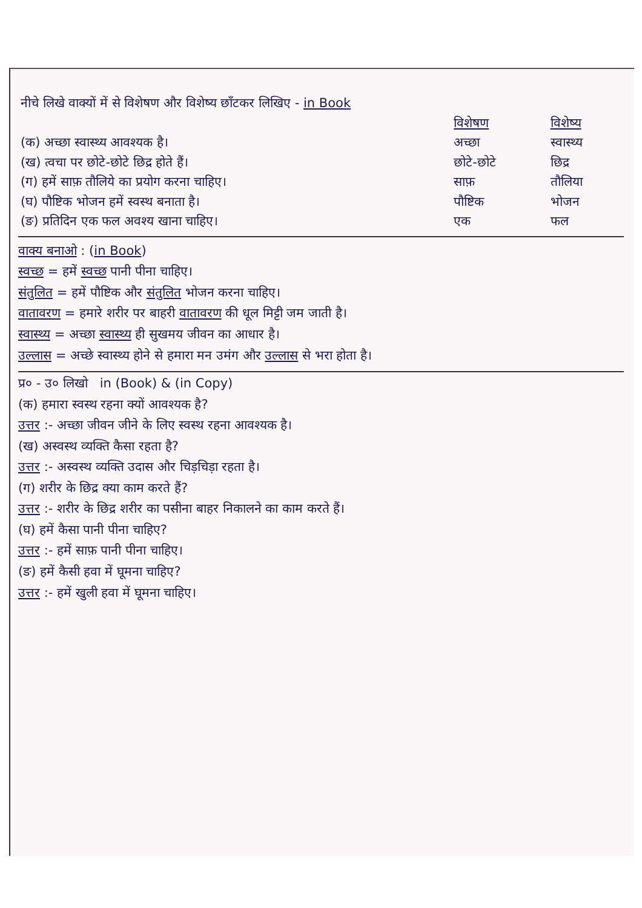| नीचे लिखे वाक्यों में से विशेषण और विशेष्य छाँटकर लिखिए - in Book | | |
| | विशेषण | विशेष्य |
| (क) अच्छा स्वास्थ्य आवश्यक है। | अच्छा | स्वास्थ्य |
| (ख) त्वचा पर छोटे-छोटे छिद्र होते हैं। | छोटे-छोटे | छिद्र |
| (ग) हमें साफ़ तौलिये का प्रयोग करना चाहिए। | साफ़ | तौलिया |
| (घ) पौष्टिक भोजन हमें स्वस्थ बनाता है। | पौष्टिक | भोजन |
| (ङ) प्रतिदिन एक फल अवश्य खाना चाहिए। | एक | फल |
वाक्य बनाओ : (in Book)
स्वच्छ = हमें स्वच्छ पानी पीना चाहिए।
संतुलित = हमें पौष्टिक और संतुलित भोजन करना चाहिए।
वातावरण = हमारे शरीर पर बाहरी वातावरण की धूल मिट्टी जम जाती है।
स्वास्थ्य = अच्छा स्वास्थ्य ही सुखमय जीवन का आधार है।
उल्लास = अच्छे स्वास्थ्य होने से हमारा मन उमंग और उल्लास से भरा होता है।
प्र० - उ० लिखो in (Book) & (in Copy)
(क) हमारा स्वस्थ रहना क्यों आवश्यक है?
उत्तर :- अच्छा जीवन जीने के लिए स्वस्थ रहना आवश्यक है।
(ख) अस्वस्थ व्यक्ति कैसा रहता है?
उत्तर :- अस्वस्थ व्यक्ति उदास और चिड़चिड़ा रहता है।
(ग) शरीर के छिद्र क्या काम करते हैं?
उत्तर :- शरीर के छिद्र शरीर का पसीना बाहर निकालने का काम करते हैं।
(घ) हमें कैसा पानी पीना चाहिए?
उत्तर :- हमें साफ़ पानी पीना चाहिए।
(ङ) हमें कैसी हवा में घूमना चाहिए?
उत्तर :- हमें खुली हवा में घूमना चाहिए।